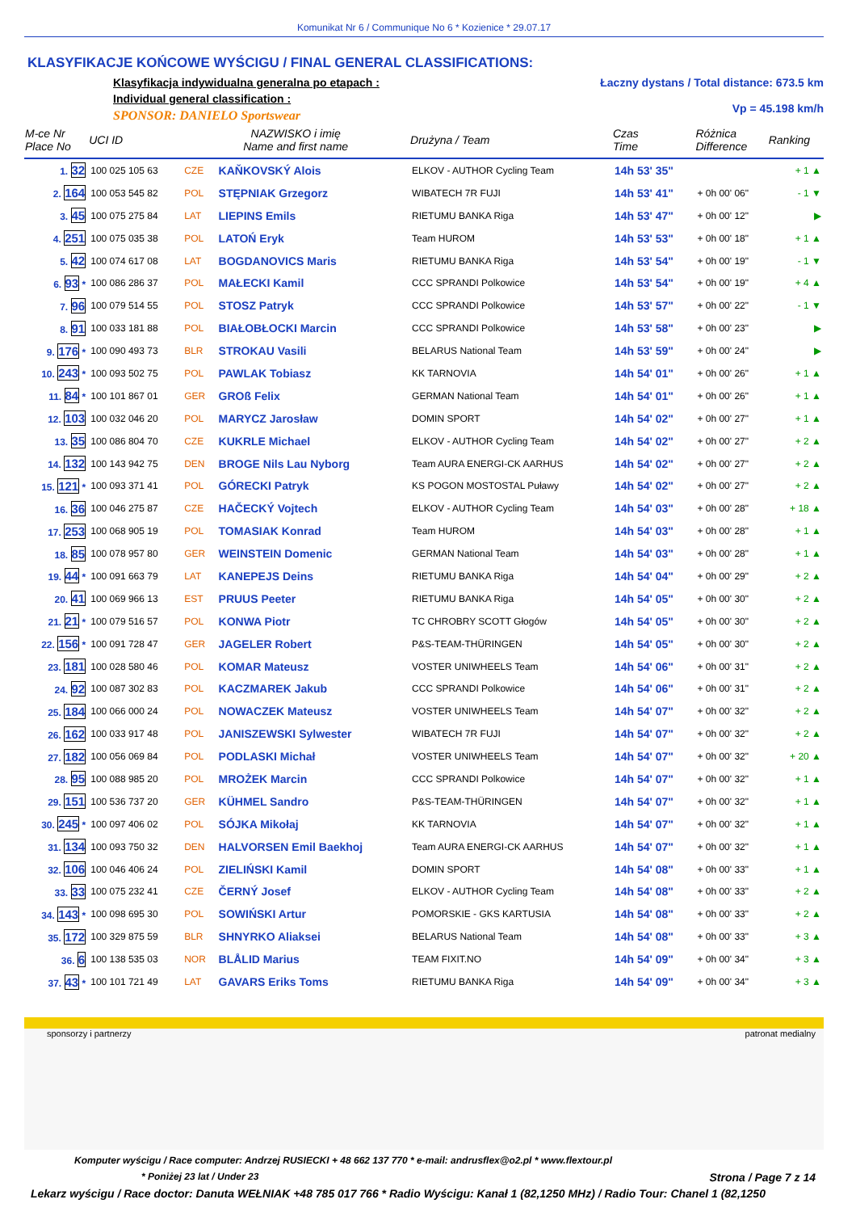Komunikat Nr 6 / Communique No 6 * Kozienice * 29.07.17
KLASYFIKACJE KOŃCOWE WYŚCIGU / FINAL GENERAL CLASSIFICATIONS:
Klasyfikacja indywidualna generalna po etapach :
Individual general classification :
SPONSOR: DANIELO Sportswear
Łaczny dystans / Total distance: 673.5 km
Vp = 45.198 km/h
| M-ce Nr Place No | UCI ID | NAZWISKO i imię Name and first name | | Drużyna / Team | Czas Time | Różnica Difference | Ranking |
| --- | --- | --- | --- | --- | --- | --- | --- |
| 1. 32 | 100 025 105 63 | CZE | KAŇKOVSKÝ Alois | ELKOV - AUTHOR Cycling Team | 14h 53' 35" | | + 1 ▲ |
| 2. 164 | 100 053 545 82 | POL | STĘPNIAK Grzegorz | WIBATECH 7R FUJI | 14h 53' 41" | + 0h 00' 06" | - 1 ▼ |
| 3. 45 | 100 075 275 84 | LAT | LIEPINS Emils | RIETUMU BANKA Riga | 14h 53' 47" | + 0h 00' 12" | ▶ |
| 4. 251 | 100 075 035 38 | POL | LATOŃ Eryk | Team HUROM | 14h 53' 53" | + 0h 00' 18" | + 1 ▲ |
| 5. 42 | 100 074 617 08 | LAT | BOGDANOVICS Maris | RIETUMU BANKA Riga | 14h 53' 54" | + 0h 00' 19" | - 1 ▼ |
| 6. 93 * | 100 086 286 37 | POL | MAŁECKI Kamil | CCC SPRANDI Polkowice | 14h 53' 54" | + 0h 00' 19" | + 4 ▲ |
| 7. 96 | 100 079 514 55 | POL | STOSZ Patryk | CCC SPRANDI Polkowice | 14h 53' 57" | + 0h 00' 22" | - 1 ▼ |
| 8. 91 | 100 033 181 88 | POL | BIAŁOBŁOCKI Marcin | CCC SPRANDI Polkowice | 14h 53' 58" | + 0h 00' 23" | ▶ |
| 9. 176 * | 100 090 493 73 | BLR | STROKAU Vasili | BELARUS National Team | 14h 53' 59" | + 0h 00' 24" | ▶ |
| 10. 243 * | 100 093 502 75 | POL | PAWLAK Tobiasz | KK TARNOVIA | 14h 54' 01" | + 0h 00' 26" | + 1 ▲ |
| 11. 84 * | 100 101 867 01 | GER | GROß Felix | GERMAN National Team | 14h 54' 01" | + 0h 00' 26" | + 1 ▲ |
| 12. 103 | 100 032 046 20 | POL | MARYCZ Jarosław | DOMIN SPORT | 14h 54' 02" | + 0h 00' 27" | + 1 ▲ |
| 13. 35 | 100 086 804 70 | CZE | KUKRLE Michael | ELKOV - AUTHOR Cycling Team | 14h 54' 02" | + 0h 00' 27" | + 2 ▲ |
| 14. 132 | 100 143 942 75 | DEN | BROGE Nils Lau Nyborg | Team AURA ENERGI-CK AARHUS | 14h 54' 02" | + 0h 00' 27" | + 2 ▲ |
| 15. 121 * | 100 093 371 41 | POL | GÓRECKI Patryk | KS POGON MOSTOSTAL Puławy | 14h 54' 02" | + 0h 00' 27" | + 2 ▲ |
| 16. 36 | 100 046 275 87 | CZE | HAČECKÝ Vojtech | ELKOV - AUTHOR Cycling Team | 14h 54' 03" | + 0h 00' 28" | + 18 ▲ |
| 17. 253 | 100 068 905 19 | POL | TOMASIAK Konrad | Team HUROM | 14h 54' 03" | + 0h 00' 28" | + 1 ▲ |
| 18. 85 | 100 078 957 80 | GER | WEINSTEIN Domenic | GERMAN National Team | 14h 54' 03" | + 0h 00' 28" | + 1 ▲ |
| 19. 44 * | 100 091 663 79 | LAT | KANEPEJS Deins | RIETUMU BANKA Riga | 14h 54' 04" | + 0h 00' 29" | + 2 ▲ |
| 20. 41 | 100 069 966 13 | EST | PRUUS Peeter | RIETUMU BANKA Riga | 14h 54' 05" | + 0h 00' 30" | + 2 ▲ |
| 21. 21 * | 100 079 516 57 | POL | KONWA Piotr | TC CHROBRY SCOTT Głogów | 14h 54' 05" | + 0h 00' 30" | + 2 ▲ |
| 22. 156 * | 100 091 728 47 | GER | JAGELER Robert | P&S-TEAM-THÜRINGEN | 14h 54' 05" | + 0h 00' 30" | + 2 ▲ |
| 23. 181 | 100 028 580 46 | POL | KOMAR Mateusz | VOSTER UNIWHEELS Team | 14h 54' 06" | + 0h 00' 31" | + 2 ▲ |
| 24. 92 | 100 087 302 83 | POL | KACZMAREK Jakub | CCC SPRANDI Polkowice | 14h 54' 06" | + 0h 00' 31" | + 2 ▲ |
| 25. 184 | 100 066 000 24 | POL | NOWACZEK Mateusz | VOSTER UNIWHEELS Team | 14h 54' 07" | + 0h 00' 32" | + 2 ▲ |
| 26. 162 | 100 033 917 48 | POL | JANISZEWSKI Sylwester | WIBATECH 7R FUJI | 14h 54' 07" | + 0h 00' 32" | + 2 ▲ |
| 27. 182 | 100 056 069 84 | POL | PODLASKI Michał | VOSTER UNIWHEELS Team | 14h 54' 07" | + 0h 00' 32" | + 20 ▲ |
| 28. 95 | 100 088 985 20 | POL | MROŻEK Marcin | CCC SPRANDI Polkowice | 14h 54' 07" | + 0h 00' 32" | + 1 ▲ |
| 29. 151 | 100 536 737 20 | GER | KÜHMEL Sandro | P&S-TEAM-THÜRINGEN | 14h 54' 07" | + 0h 00' 32" | + 1 ▲ |
| 30. 245 * | 100 097 406 02 | POL | SÓJKA Mikołaj | KK TARNOVIA | 14h 54' 07" | + 0h 00' 32" | + 1 ▲ |
| 31. 134 | 100 093 750 32 | DEN | HALVORSEN Emil Baekhoj | Team AURA ENERGI-CK AARHUS | 14h 54' 07" | + 0h 00' 32" | + 1 ▲ |
| 32. 106 | 100 046 406 24 | POL | ZIELIŃSKI Kamil | DOMIN SPORT | 14h 54' 08" | + 0h 00' 33" | + 1 ▲ |
| 33. 33 | 100 075 232 41 | CZE | ČERNÝ Josef | ELKOV - AUTHOR Cycling Team | 14h 54' 08" | + 0h 00' 33" | + 2 ▲ |
| 34. 143 * | 100 098 695 30 | POL | SOWIŃSKI Artur | POMORSKIE - GKS KARTUSIA | 14h 54' 08" | + 0h 00' 33" | + 2 ▲ |
| 35. 172 | 100 329 875 59 | BLR | SHNYRKO Aliaksei | BELARUS National Team | 14h 54' 08" | + 0h 00' 33" | + 3 ▲ |
| 36. 6 | 100 138 535 03 | NOR | BLÅLID Marius | TEAM FIXIT.NO | 14h 54' 09" | + 0h 00' 34" | + 3 ▲ |
| 37. 43 * | 100 101 721 49 | LAT | GAVARS Eriks Toms | RIETUMU BANKA Riga | 14h 54' 09" | + 0h 00' 34" | + 3 ▲ |
sponsorzy i partnerzy patronat medialny
Komputer wyścigu / Race computer: Andrzej RUSIECKI + 48 662 137 770 * e-mail: andrusflex@o2.pl * www.flextour.pl
* Poniżej 23 lat / Under 23 Strona / Page 7 z 14
Lekarz wyścigu / Race doctor: Danuta WEŁNIAK +48 785 017 766 * Radio Wyścigu: Kanał 1 (82,1250 MHz) / Radio Tour: Chanel 1 (82,1250